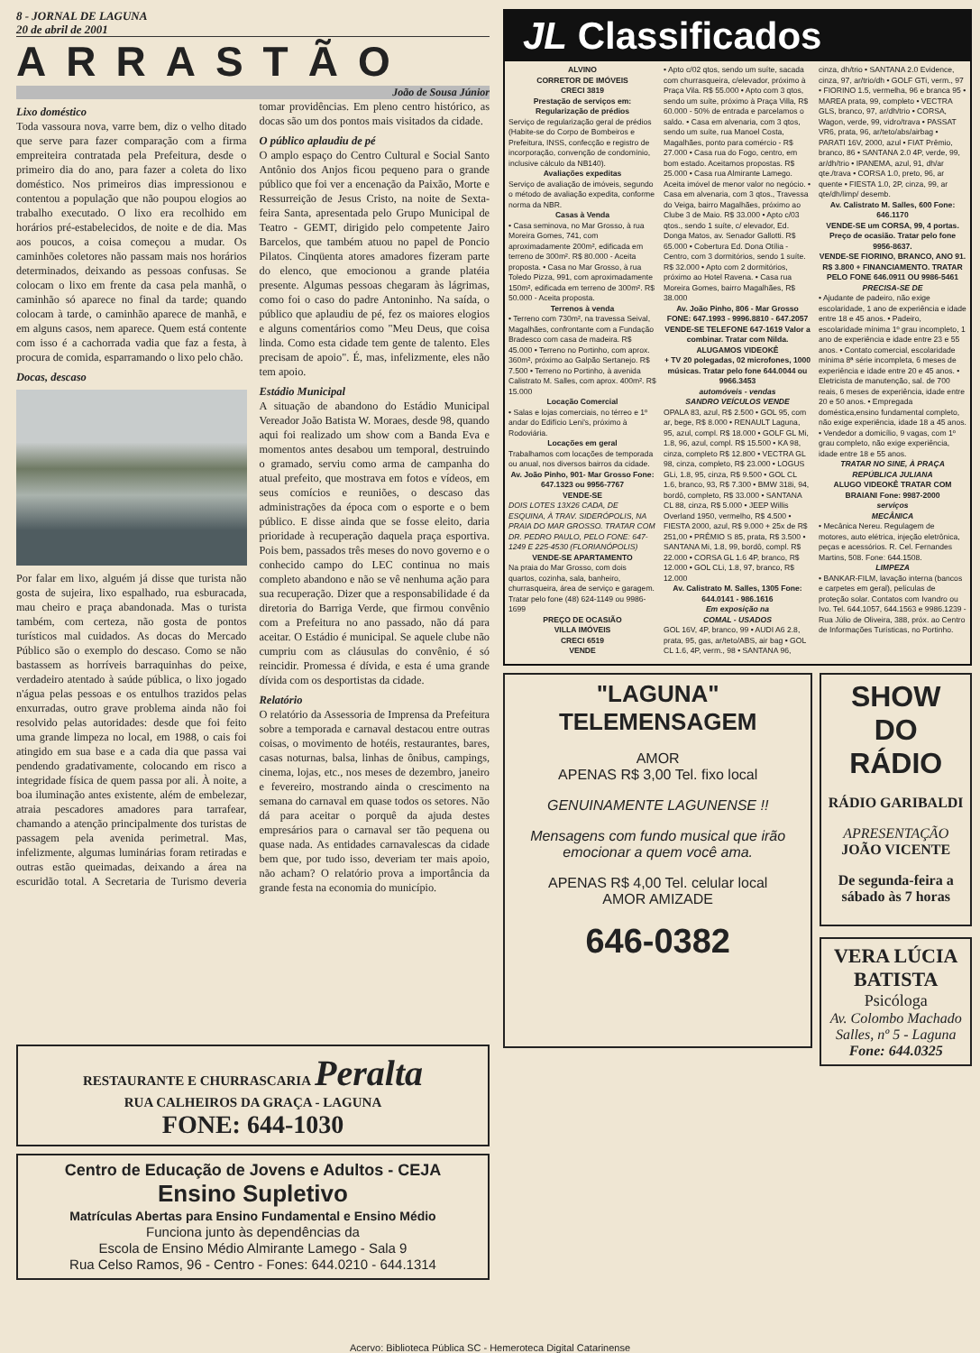8 - JORNAL DE LAGUNA
20 de abril de 2001
ARRASTÃO
João de Sousa Júnior
Lixo doméstico
Toda vassoura nova, varre bem, diz o velho ditado que serve para fazer comparação com a firma empreiteira contratada pela Prefeitura, desde o primeiro dia do ano, para fazer a coleta do lixo doméstico. Nos primeiros dias impressionou e contentou a população que não poupou elogios ao trabalho executado. O lixo era recolhido em horários pré-estabelecidos, de noite e de dia. Mas aos poucos, a coisa começou a mudar. Os caminhões coletores não passam mais nos horários determinados, deixando as pessoas confusas. Se colocam o lixo em frente da casa pela manhã, o caminhão só aparece no final da tarde; quando colocam à tarde, o caminhão aparece de manhã, e em alguns casos, nem aparece. Quem está contente com isso é a cachorrada vadia que faz a festa, à procura de comida, esparramando o lixo pelo chão.
Docas, descaso
Por falar em lixo, alguém já disse que turista não gosta de sujeira, lixo espalhado, rua esburacada, mau cheiro e praça abandonada. Mas o turista também, com certeza, não gosta de pontos turísticos mal cuidados. As docas do Mercado Público são o exemplo do descaso. Como se não bastassem as horríveis barraquinhas do peixe, verdadeiro atentado à saúde pública, o lixo jogado n'água pelas pessoas e os entulhos trazidos pelas enxurradas, outro grave problema ainda não foi resolvido pelas autoridades: desde que foi feito uma grande limpeza no local, em 1988, o cais foi atingido em sua base e a cada dia que passa vai pendendo gradativamente, colocando em risco a integridade física de quem passa por ali. À noite, a boa iluminação antes existente, além de embelezar, atraia pescadores amadores para tarrafear, chamando a atenção principalmente dos turistas de passagem pela avenida perimetral. Mas, infelizmente, algumas luminárias foram retiradas e outras estão queimadas, deixando a área na escuridão total. A Secretaria de Turismo deveria tomar providências. Em pleno centro histórico, as docas são um dos pontos mais visitados da cidade.
O público aplaudiu de pé
O amplo espaço do Centro Cultural e Social Santo Antônio dos Anjos ficou pequeno para o grande público que foi ver a encenação da Paixão, Morte e Ressurreição de Jesus Cristo, na noite de Sexta-feira Santa, apresentada pelo Grupo Municipal de Teatro - GEMT, dirigido pelo competente Jairo Barcelos, que também atuou no papel de Poncio Pilatos. Cinqüenta atores amadores fizeram parte do elenco, que emocionou a grande platéia presente. Algumas pessoas chegaram às lágrimas, como foi o caso do padre Antoninho. Na saída, o público que aplaudiu de pé, fez os maiores elogios e alguns comentários como "Meu Deus, que coisa linda. Como esta cidade tem gente de talento. Eles precisam de apoio". É, mas, infelizmente, eles não tem apoio.
Estádio Municipal
A situação de abandono do Estádio Municipal Vereador João Batista W. Moraes, desde 98, quando aqui foi realizado um show com a Banda Eva e momentos antes desabou um temporal, destruindo o gramado, serviu como arma de campanha do atual prefeito, que mostrava em fotos e vídeos, em seus comícios e reuniões, o descaso das administrações da época com o esporte e o bem público. E disse ainda que se fosse eleito, daria prioridade à recuperação daquela praça esportiva. Pois bem, passados três meses do novo governo e o conhecido campo do LEC continua no mais completo abandono e não se vê nenhuma ação para sua recuperação. Dizer que a responsabilidade é da diretoria do Barriga Verde, que firmou convênio com a Prefeitura no ano passado, não dá para aceitar. O Estádio é municipal. Se aquele clube não cumpriu com as cláusulas do convênio, é só reincidir. Promessa é dívida, e esta é uma grande dívida com os desportistas da cidade.
Relatório
O relatório da Assessoria de Imprensa da Prefeitura sobre a temporada e carnaval destacou entre outras coisas, o movimento de hotéis, restaurantes, bares, casas noturnas, balsa, linhas de ônibus, campings, cinema, lojas, etc., nos meses de dezembro, janeiro e fevereiro, mostrando ainda o crescimento na semana do carnaval em quase todos os setores. Não dá para aceitar o porquê da ajuda destes empresários para o carnaval ser tão pequena ou quase nada. As entidades carnavalescas da cidade bem que, por tudo isso, deveriam ter mais apoio, não acham? O relatório prova a importância da grande festa na economia do município.
RESTAURANTE E CHURRASCARIA Peralta
RUA CALHEIROS DA GRAÇA - LAGUNA
FONE: 644-1030
Centro de Educação de Jovens e Adultos - CEJA
Ensino Supletivo
Matrículas Abertas para Ensino Fundamental e Ensino Médio
Funciona junto às dependências da
Escola de Ensino Médio Almirante Lamego - Sala 9
Rua Celso Ramos, 96 - Centro - Fones: 644.0210 - 644.1314
JL Classificados
ALVINO
CORRETOR DE IMÓVEIS
CRECI 3819
Prestação de serviços em: Regularização de prédios
Serviço de regularização geral de prédios (Habite-se do Corpo de Bombeiros e Prefeitura, INSS, confecção e registro de incorporação, convenção de condomínio, inclusive cálculo da NB140).
Avaliações expeditas
Serviço de avaliação de imóveis, segundo o método de avaliação expedita, conforme norma da NBR.
Casas à Venda
• Casa seminova, no Mar Grosso, à rua Moreira Gomes, 741, com aproximadamente 200m², edificada em terreno de 300m². R$ 80.000 - Aceita proposta. • Casa no Mar Grosso, à rua Toledo Pizza, 991, com aproximadamente 150m², edificada em terreno de 300m². R$ 50.000 - Aceita proposta.
Terrenos à venda
• Terreno com 730m², na travessa Seival, Magalhães, confrontante com a Fundação Bradesco com casa de madeira. R$ 45.000 • Terreno no Portinho, com aprox. 360m², próximo ao Galpão Sertanejo. R$ 7.500 • Terreno no Portinho, à avenida Calistrato M. Salles, com aprox. 400m². R$ 15.000
Locação Comercial
• Salas e lojas comerciais, no térreo e 1º andar do Edifício Leni's, próximo à Rodoviária.
Locações em geral
Trabalhamos com locações de temporada ou anual, nos diversos bairros da cidade.
Av. João Pinho, 901- Mar Grosso Fone: 647.1323 ou 9956-7767
VENDE-SE
DOIS LOTES 13X26 CADA, DE ESQUINA, À TRAV. SIDERÓPOLIS, NA PRAIA DO MAR GROSSO. TRATAR COM DR. PEDRO PAULO, PELO FONE: 647-1249 E 225-4530 (FLORIANÓPOLIS)
VENDE-SE APARTAMENTO
Na praia do Mar Grosso, com dois quartos, cozinha, sala, banheiro, churrasqueira, área de serviço e garagem. Tratar pelo fone (48) 624-1149 ou 9986-1699
PREÇO DE OCASIÃO
VILLA IMÓVEIS
CRECI 6519
VENDE
• Apto c/02 qtos, sendo um suíte, sacada com churrasqueira, c/elevador, próximo à Praça Vila. R$ 55.000 • Apto com 3 qtos, sendo um suíte, próximo à Praça Villa, R$ 60.000 - 50% de entrada e parcelamos o saldo. • Casa em alvenaria, com 3 qtos, sendo um suíte, rua Manoel Costa, Magalhães, ponto para comércio - R$ 27.000 • Casa rua do Fogo, centro, em bom estado. Aceitamos propostas. R$ 25.000 • Casa rua Almirante Lamego. Aceita imóvel de menor valor no negócio. • Casa em alvenaria, com 3 qtos., Travessa do Veiga, bairro Magalhães, próximo ao Clube 3 de Maio. R$ 33.000 • Apto c/03 qtos., sendo 1 suíte, c/ elevador, Ed. Donga Matos, av. Senador Gallotti. R$ 65.000 • Cobertura Ed. Dona Otília - Centro, com 3 dormitórios, sendo 1 suíte. R$ 32.000 • Apto com 2 dormitórios, próximo ao Hotel Ravena. • Casa rua Moreira Gomes, bairro Magalhães, R$ 38.000
Av. João Pinho, 806 - Mar Grosso FONE: 647.1993 - 9996.8810 - 647.2057
VENDE-SE TELEFONE 647-1619 Valor a combinar. Tratar com Nilda.
ALUGAMOS VIDEOKÊ
+ TV 20 polegadas, 02 microfones, 1000 músicas. Tratar pelo fone 644.0044 ou 9966.3453
automóveis - vendas
SANDRO VEÍCULOS VENDE
OPALA 83, azul, R$ 2.500 • GOL 95, com ar, bege, R$ 8.000 • RENAULT Laguna, 95, azul, compl. R$ 18.000 • GOLF GL Mi, 1.8, 96, azul, compl. R$ 15.500 • KA 98, cinza, completo R$ 12.800 • VECTRA GL 98, cinza, completo, R$ 23.000 • LOGUS GLi, 1.8, 95, cinza, R$ 9.500 • GOL CL 1.6, branco, 93, R$ 7.300 • BMW 318i, 94, bordô, completo, R$ 33.000 • SANTANA CL 88, cinza, R$ 5.000 • JEEP Willis Overland 1950, vermelho, R$ 4.500 • FIESTA 2000, azul, R$ 9.000 + 25x de R$ 251,00 • PRÊMIO S 85, prata, R$ 3.500 • SANTANA Mi, 1.8, 99, bordô, compl. R$ 22.000 • CORSA GL 1.6 4P, branco, R$ 12.000 • GOL CLi, 1.8, 97, branco, R$ 12.000
Av. Calistrato M. Salles, 1305 Fone: 644.0141 - 986.1616
Em exposição na
COMAL - USADOS
GOL 16V, 4P, branco, 99 • AUDI A6 2.8, prata, 95, gas, ar/teto/ABS, air bag • GOL CL 1.6, 4P, verm., 98 • SANTANA 96, cinza, dh/trio • SANTANA 2.0 Evidence, cinza, 97, ar/trio/dh • GOLF GTi, verm., 97 • FIORINO 1.5, vermelha, 96 e branca 95 • MAREA prata, 99, completo • VECTRA GLS, branco, 97, ar/dh/trio • CORSA, Wagon, verde, 99, vidro/trava • PASSAT VR6, prata, 96, ar/teto/abs/airbag • PARATI 16V, 2000, azul • FIAT Prêmio, branco, 86 • SANTANA 2.0 4P, verde, 99, ar/dh/trio • IPANEMA, azul, 91, dh/ar qte./trava • CORSA 1.0, preto, 96, ar quente • FIESTA 1.0, 2P, cinza, 99, ar qte/dh/limp/ desemb.
Av. Calistrato M. Salles, 600 Fone: 646.1170
VENDE-SE um CORSA, 99, 4 portas. Preço de ocasião. Tratar pelo fone 9956-8637.
VENDE-SE FIORINO, BRANCO, ANO 91. R$ 3.800 + FINANCIAMENTO. TRATAR PELO FONE 646.0911 OU 9986-5461
PRECISA-SE DE
• Ajudante de padeiro, não exige escolaridade, 1 ano de experiência e idade entre 18 e 45 anos. • Padeiro, escolaridade mínima 1º grau incompleto, 1 ano de experiência e idade entre 23 e 55 anos. • Contato comercial, escolaridade mínima 8ª série incompleta, 6 meses de experiência e idade entre 20 e 45 anos. • Eletricista de manutenção, sal. de 700 reais, 6 meses de experiência, idade entre 20 e 50 anos. • Empregada doméstica,ensino fundamental completo, não exige experiência, idade 18 a 45 anos. • Vendedor a domicílio, 9 vagas, com 1º grau completo, não exige experiência, idade entre 18 e 55 anos.
TRATAR NO SINE, À PRAÇA REPÚBLICA JULIANA
ALUGO VIDEOKÊ TRATAR COM BRAIANI Fone: 9987-2000
serviços
MECÂNICA
• Mecânica Nereu. Regulagem de motores, auto elétrica, injeção eletrônica, peças e acessórios. R. Cel. Fernandes Martins, 508. Fone: 644.1508.
LIMPEZA
• BANKAR-FILM, lavação interna (bancos e carpetes em geral), películas de proteção solar. Contatos com Ivandro ou Ivo. Tel. 644.1057, 644.1563 e 9986.1239 - Rua Júlio de Oliveira, 388, próx. ao Centro de Informações Turísticas, no Portinho.
"LAGUNA"
TELEMENSAGEM
AMOR
APENAS R$ 3,00 Tel. fixo local
GENUINAMENTE LAGUNENSE !!
Mensagens com fundo musical que irão emocionar a quem você ama.
APENAS R$ 4,00 Tel. celular local
AMOR AMIZADE
646-0382
SHOW DO RÁDIO
RÁDIO GARIBALDI
APRESENTAÇÃO
JOÃO VICENTE
De segunda-feira a sábado às 7 horas
VERA LÚCIA BATISTA
Psicóloga
Av. Colombo Machado Salles, nº 5 - Laguna
Fone: 644.0325
Acervo: Biblioteca Pública SC - Hemeroteca Digital Catarinense